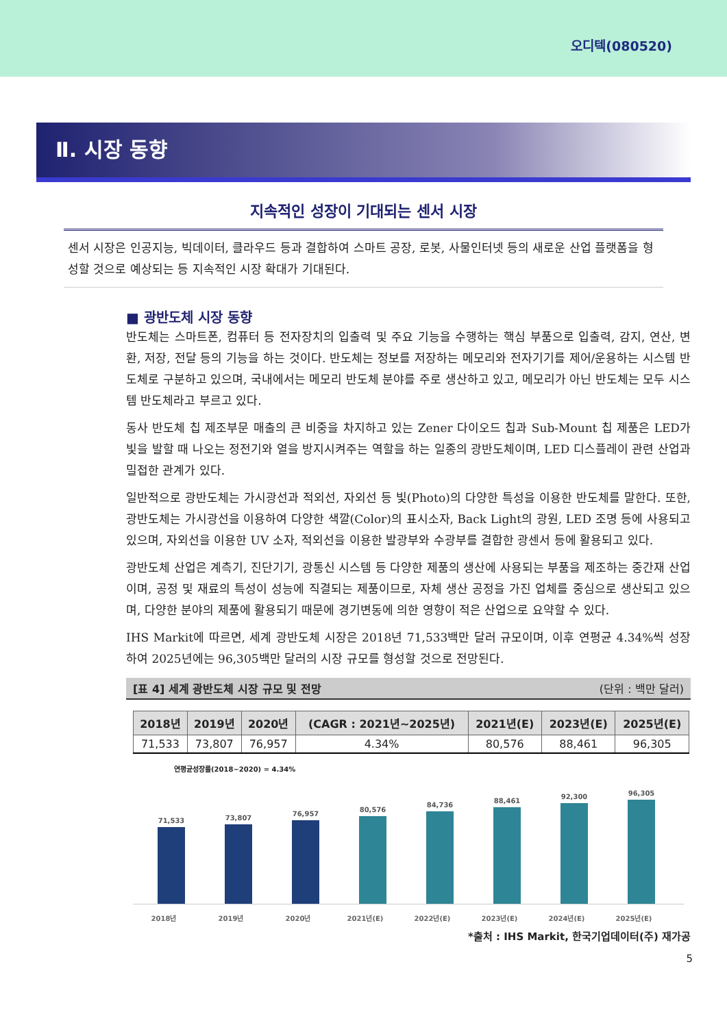오디텍(080520)
Ⅱ. 시장 동향
지속적인 성장이 기대되는 센서 시장
센서 시장은 인공지능, 빅데이터, 클라우드 등과 결합하여 스마트 공장, 로봇, 사물인터넷 등의 새로운 산업 플랫폼을 형성할 것으로 예상되는 등 지속적인 시장 확대가 기대된다.
■ 광반도체 시장 동향
반도체는 스마트폰, 컴퓨터 등 전자장치의 입출력 및 주요 기능을 수행하는 핵심 부품으로 입출력, 감지, 연산, 변환, 저장, 전달 등의 기능을 하는 것이다. 반도체는 정보를 저장하는 메모리와 전자기기를 제어/운용하는 시스템 반도체로 구분하고 있으며, 국내에서는 메모리 반도체 분야를 주로 생산하고 있고, 메모리가 아닌 반도체는 모두 시스템 반도체라고 부르고 있다.
동사 반도체 칩 제조부문 매출의 큰 비중을 차지하고 있는 Zener 다이오드 칩과 Sub-Mount 칩 제품은 LED가 빛을 발할 때 나오는 정전기와 열을 방지시켜주는 역할을 하는 일종의 광반도체이며, LED 디스플레이 관련 산업과 밀접한 관계가 있다.
일반적으로 광반도체는 가시광선과 적외선, 자외선 등 빛(Photo)의 다양한 특성을 이용한 반도체를 말한다. 또한, 광반도체는 가시광선을 이용하여 다양한 색깔(Color)의 표시소자, Back Light의 광원, LED 조명 등에 사용되고 있으며, 자외선을 이용한 UV 소자, 적외선을 이용한 발광부와 수광부를 결합한 광센서 등에 활용되고 있다.
광반도체 산업은 계측기, 진단기기, 광통신 시스템 등 다양한 제품의 생산에 사용되는 부품을 제조하는 중간재 산업이며, 공정 및 재료의 특성이 성능에 직결되는 제품이므로, 자체 생산 공정을 가진 업체를 중심으로 생산되고 있으며, 다양한 분야의 제품에 활용되기 때문에 경기변동에 의한 영향이 적은 산업으로 요약할 수 있다.
IHS Markit에 따르면, 세계 광반도체 시장은 2018년 71,533백만 달러 규모이며, 이후 연평균 4.34%씩 성장하여 2025년에는 96,305백만 달러의 시장 규모를 형성할 것으로 전망된다.
[표 4] 세계 광반도체 시장 규모 및 전망 (단위 : 백만 달러)
| 2018년 | 2019년 | 2020년 | (CAGR : 2021년~2025년) | 2021년(E) | 2023년(E) | 2025년(E) |
| --- | --- | --- | --- | --- | --- | --- |
| 71,533 | 73,807 | 76,957 | 4.34% | 80,576 | 88,461 | 96,305 |
연평균성장률(2018~2020) = 4.34%
71,533
73,807
76,957
80,576
84,736
88,461
92,300
96,305
2018년 2019년 2020년 2021년(E) 2022년(E) 2023년(E) 2024년(E) 2025년(E)
*출처 : IHS Markit, 한국기업데이터(주) 재가공
5